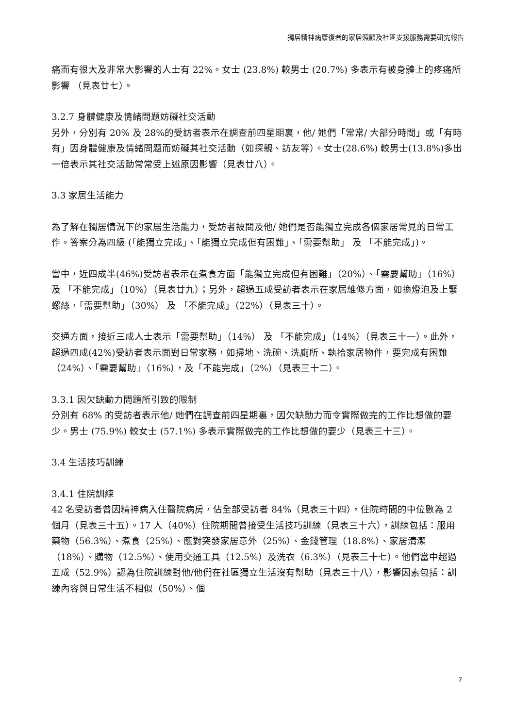獨居精神病康復者的家居照顧及社區支援服務需要研究報告
痛而有很大及非常大影響的人士有 22%。女士 (23.8%) 較男士 (20.7%) 多表示有被身體上的疼痛所影響 （見表廿七）。
3.2.7 身體健康及情緒問題妨礙社交活動
另外，分別有 20% 及 28%的受訪者表示在調查前四星期裏，他/ 她們「常常/ 大部分時間」或「有時有」因身體健康及情緒問題而妨礙其社交活動（如探親、訪友等）。女士(28.6%) 較男士(13.8%)多出一倍表示其社交活動常常受上述原因影響（見表廿八）。
3.3 家居生活能力
為了解在獨居情況下的家居生活能力，受訪者被問及他/ 她們是否能獨立完成各個家居常見的日常工作。答案分為四級 (「能獨立完成」、「能獨立完成但有困難」、「需要幫助」 及 「不能完成」)。
當中，近四成半(46%)受訪者表示在煮食方面「能獨立完成但有困難」（20%）、「需要幫助」（16%） 及 「不能完成」（10%）（見表廿九）；另外，超過五成受訪者表示在家居維修方面，如換燈泡及上緊螺絲，「需要幫助」（30%） 及 「不能完成」（22%）（見表三十）。
交通方面，接近三成人士表示「需要幫助」（14%） 及 「不能完成」（14%）（見表三十一）。此外，超過四成(42%)受訪者表示面對日常家務，如掃地、洗碗、洗廁所、執拾家居物件，要完成有困難（24%）、「需要幫助」（16%），及「不能完成」（2%）（見表三十二）。
3.3.1 因欠缺動力問題所引致的限制
分別有 68% 的受訪者表示他/ 她們在調查前四星期裏，因欠缺動力而令實際做完的工作比想做的要少。男士 (75.9%) 較女士 (57.1%) 多表示實際做完的工作比想做的要少（見表三十三）。
3.4 生活技巧訓練
3.4.1 住院訓練
42 名受訪者曾因精神病入住醫院病房，佔全部受訪者 84%（見表三十四），住院時間的中位數為 2 個月（見表三十五）。17 人（40%）住院期間曾接受生活技巧訓練（見表三十六），訓練包括：服用藥物（56.3%）、煮食（25%）、應對突發家居意外（25%）、金錢管理（18.8%）、家居清潔（18%）、購物（12.5%）、使用交通工具（12.5%）及洗衣（6.3%）（見表三十七）。他們當中超過五成（52.9%）認為住院訓練對他/他們在社區獨立生活沒有幫助（見表三十八），影響因素包括：訓練內容與日常生活不相似（50%）、個
7